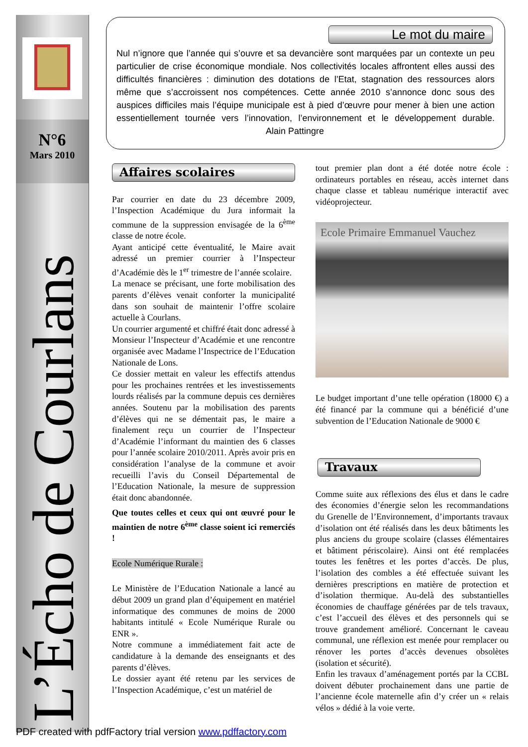N°6
Mars 2010
L’Écho de Courlans
Le mot du maire
Nul n’ignore que l’année qui s’ouvre et sa devancière sont marquées par un contexte un peu particulier de crise économique mondiale. Nos collectivités locales affrontent elles aussi des difficultés financières : diminution des dotations de l’Etat, stagnation des ressources alors même que s’accroissent nos compétences. Cette année 2010 s’annonce donc sous des auspices difficiles mais l’équipe municipale est à pied d’œuvre pour mener à bien une action essentiellement tournée vers l’innovation, l’environnement et le développement durable. Alain Pattingre
Affaires scolaires
Par courrier en date du 23 décembre 2009, l’Inspection Académique du Jura informait la commune de la suppression envisagée de la 6<sup>ème</sup> classe de notre école.
Ayant anticipé cette éventualité, le Maire avait adressé un premier courrier à l’Inspecteur d’Académie dès le 1<sup>er</sup> trimestre de l’année scolaire.
La menace se précisant, une forte mobilisation des parents d’élèves venait conforter la municipalité dans son souhait de maintenir l’offre scolaire actuelle à Courlans.
Un courrier argumenté et chiffré était donc adressé à Monsieur l’Inspecteur d’Académie et une rencontre organisée avec Madame l’Inspectrice de l’Education Nationale de Lons.
Ce dossier mettait en valeur les effectifs attendus pour les prochaines rentrées et les investissements lourds réalisés par la commune depuis ces dernières années. Soutenu par la mobilisation des parents d’élèves qui ne se démentait pas, le maire a finalement reçu un courrier de l’Inspecteur d’Académie l’informant du maintien des 6 classes pour l’année scolaire 2010/2011. Après avoir pris en considération l’analyse de la commune et avoir recueilli l’avis du Conseil Départemental de l’Education Nationale, la mesure de suppression était donc abandonnée.
Que toutes celles et ceux qui ont œuvré pour le maintien de notre 6<sup>ème</sup> classe soient ici remerciés !
Ecole Numérique Rurale :
Le Ministère de l’Education Nationale a lancé au début 2009 un grand plan d’équipement en matériel informatique des communes de moins de 2000 habitants intitulé « Ecole Numérique Rurale ou ENR ».
Notre commune a immédiatement fait acte de candidature à la demande des enseignants et des parents d’élèves.
Le dossier ayant été retenu par les services de l’Inspection Académique, c’est un matériel de
tout premier plan dont a été dotée notre école : ordinateurs portables en réseau, accès internet dans chaque classe et tableau numérique interactif avec vidéoprojecteur.
Ecole Primaire Emmanuel Vauchez
Le budget important d’une telle opération (18000 €) a été financé par la commune qui a bénéficié d’une subvention de l’Education Nationale de 9000 €
Travaux
Comme suite aux réflexions des élus et dans le cadre des économies d’énergie selon les recommandations du Grenelle de l’Environnement, d’importants travaux d’isolation ont été réalisés dans les deux bâtiments les plus anciens du groupe scolaire (classes élémentaires et bâtiment périscolaire). Ainsi ont été remplacées toutes les fenêtres et les portes d’accès. De plus, l’isolation des combles a été effectuée suivant les dernières prescriptions en matière de protection et d’isolation thermique. Au-delà des substantielles économies de chauffage générées par de tels travaux, c’est l’accueil des élèves et des personnels qui se trouve grandement amélioré. Concernant le caveau communal, une réflexion est menée pour remplacer ou rénover les portes d’accès devenues obsolètes (isolation et sécurité).
Enfin les travaux d’aménagement portés par la CCBL doivent débuter prochainement dans une partie de l’ancienne école maternelle afin d’y créer un « relais vélos » dédié à la voie verte.
PDF created with pdfFactory trial version www.pdffactory.com